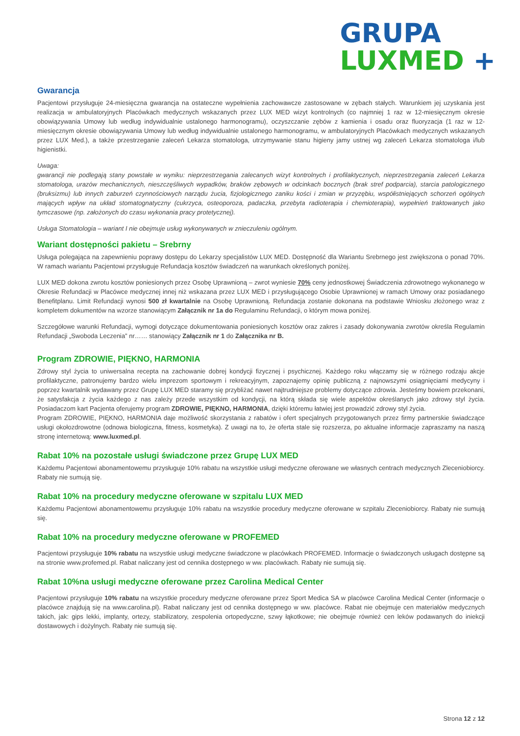GRUPA
LUXMED +
Gwarancja
Pacjentowi przysługuje 24-miesięczna gwarancja na ostateczne wypełnienia zachowawcze zastosowane w zębach stałych. Warunkiem jej uzyskania jest realizacja w ambulatoryjnych Placówkach medycznych wskazanych przez LUX MED wizyt kontrolnych (co najmniej 1 raz w 12-miesięcznym okresie obowiązywania Umowy lub według indywidualnie ustalonego harmonogramu), oczyszczanie zębów z kamienia i osadu oraz fluoryzacja (1 raz w 12-miesięcznym okresie obowiązywania Umowy lub według indywidualnie ustalonego harmonogramu, w ambulatoryjnych Placówkach medycznych wskazanych przez LUX Med.), a także przestrzeganie zaleceń Lekarza stomatologa, utrzymywanie stanu higieny jamy ustnej wg zaleceń Lekarza stomatologa i/lub higienistki.
Uwaga:
gwarancji nie podlegają stany powstałe w wyniku: nieprzestrzegania zalecanych wizyt kontrolnych i profilaktycznych, nieprzestrzegania zaleceń Lekarza stomatologa, urazów mechanicznych, nieszczęśliwych wypadków, braków zębowych w odcinkach bocznych (brak stref podparcia), starcia patologicznego (bruksizmu) lub innych zaburzeń czynnościowych narządu żucia, fizjologicznego zaniku kości i zmian w przyzębiu, współistniejących schorzeń ogólnych mających wpływ na układ stomatognatyczny (cukrzyca, osteoporoza, padaczka, przebyta radioterapia i chemioterapia), wypełnień traktowanych jako tymczasowe (np. założonych do czasu wykonania pracy protetycznej).
Usługa Stomatologia – wariant I nie obejmuje usług wykonywanych w znieczuleniu ogólnym.
Wariant dostępności pakietu – Srebrny
Usługa polegająca na zapewnieniu poprawy dostępu do Lekarzy specjalistów LUX MED. Dostępność dla Wariantu Srebrnego jest zwiększona o ponad 70%. W ramach wariantu Pacjentowi przysługuje Refundacja kosztów świadczeń na warunkach określonych poniżej.
LUX MED dokona zwrotu kosztów poniesionych przez Osobę Uprawnioną – zwrot wyniesie 70% ceny jednostkowej Świadczenia zdrowotnego wykonanego w Okresie Refundacji w Placówce medycznej innej niż wskazana przez LUX MED i przysługującego Osobie Uprawnionej w ramach Umowy oraz posiadanego Benefitplanu. Limit Refundacji wynosi 500 zł kwartalnie na Osobę Uprawnioną. Refundacja zostanie dokonana na podstawie Wniosku złożonego wraz z kompletem dokumentów na wzorze stanowiącym Załącznik nr 1a do Regulaminu Refundacji, o którym mowa poniżej.
Szczegółowe warunki Refundacji, wymogi dotyczące dokumentowania poniesionych kosztów oraz zakres i zasady dokonywania zwrotów określa Regulamin Refundacji „Swoboda Leczenia” nr…… stanowiący Załącznik nr 1 do Załącznika nr B.
Program ZDROWIE, PIĘKNO, HARMONIA
Zdrowy styl życia to uniwersalna recepta na zachowanie dobrej kondycji fizycznej i psychicznej. Każdego roku włączamy się w różnego rodzaju akcje profilaktyczne, patronujemy bardzo wielu imprezom sportowym i rekreacyjnym, zapoznajemy opinię publiczną z najnowszymi osiągnięciami medycyny i poprzez kwartalnik wydawany przez Grupę LUX MED staramy się przybliżać nawet najtrudniejsze problemy dotyczące zdrowia. Jesteśmy bowiem przekonani, że satysfakcja z życia każdego z nas zależy przede wszystkim od kondycji, na którą składa się wiele aspektów określanych jako zdrowy styl życia. Posiadaczom kart Pacjenta oferujemy program ZDROWIE, PIĘKNO, HARMONIA, dzięki któremu łatwiej jest prowadzić zdrowy styl życia.
Program ZDROWIE, PIĘKNO, HARMONIA daje możliwość skorzystania z rabatów i ofert specjalnych przygotowanych przez firmy partnerskie świadczące usługi okołozdrowotne (odnowa biologiczna, fitness, kosmetyka). Z uwagi na to, że oferta stale się rozszerza, po aktualne informacje zapraszamy na naszą stronę internetową: www.luxmed.pl.
Rabat 10% na pozostałe usługi świadczone przez Grupę LUX MED
Każdemu Pacjentowi abonamentowemu przysługuje 10% rabatu na wszystkie usługi medyczne oferowane we własnych centrach medycznych Zleceniobiorcy. Rabaty nie sumują się.
Rabat 10% na procedury medyczne oferowane w szpitalu LUX MED
Każdemu Pacjentowi abonamentowemu przysługuje 10% rabatu na wszystkie procedury medyczne oferowane w szpitalu Zleceniobiorcy. Rabaty nie sumują się.
Rabat 10% na procedury medyczne oferowane w PROFEMED
Pacjentowi przysługuje 10% rabatu na wszystkie usługi medyczne świadczone w placówkach PROFEMED. Informacje o świadczonych usługach dostępne są na stronie www.profemed.pl. Rabat naliczany jest od cennika dostępnego w ww. placówkach. Rabaty nie sumują się.
Rabat 10%na usługi medyczne oferowane przez Carolina Medical Center
Pacjentowi przysługuje 10% rabatu na wszystkie procedury medyczne oferowane przez Sport Medica SA w placówce Carolina Medical Center (informacje o placówce znajdują się na www.carolina.pl). Rabat naliczany jest od cennika dostępnego w ww. placówce. Rabat nie obejmuje cen materiałów medycznych takich, jak: gips lekki, implanty, ortezy, stabilizatory, zespolenia ortopedyczne, szwy łąkotkowe; nie obejmuje również cen leków podawanych do iniekcji dostawowych i dożylnych. Rabaty nie sumują się.
Strona 12 z 12